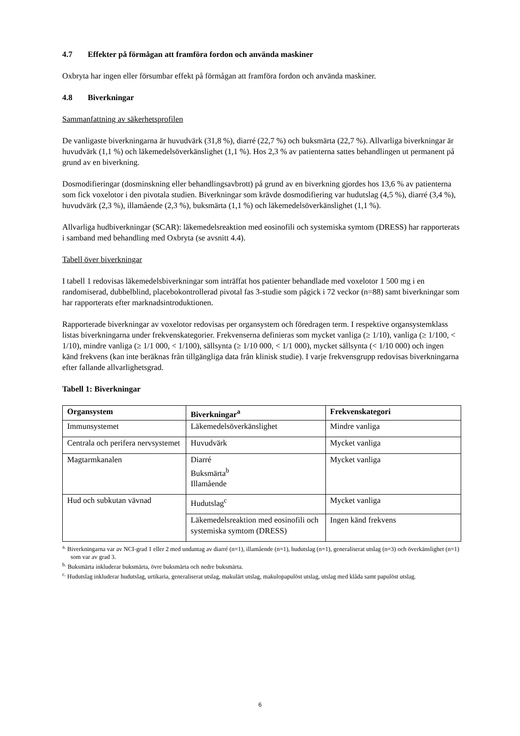4.7 Effekter på förmågan att framföra fordon och använda maskiner
Oxbryta har ingen eller försumbar effekt på förmågan att framföra fordon och använda maskiner.
4.8 Biverkningar
Sammanfattning av säkerhetsprofilen
De vanligaste biverkningarna är huvudvärk (31,8 %), diarré (22,7 %) och buksmärta (22,7 %). Allvarliga biverkningar är huvudvärk (1,1 %) och läkemedelsöverkänslighet (1,1 %). Hos 2,3 % av patienterna sattes behandlingen ut permanent på grund av en biverkning.
Dosmodifieringar (dosminskning eller behandlingsavbrott) på grund av en biverkning gjordes hos 13,6 % av patienterna som fick voxelotor i den pivotala studien. Biverkningar som krävde dosmodifiering var hudutslag (4,5 %), diarré (3,4 %), huvudvärk (2,3 %), illamående (2,3 %), buksmärta (1,1 %) och läkemedelsöverkänslighet (1,1 %).
Allvarliga hudbiverkningar (SCAR): läkemedelsreaktion med eosinofili och systemiska symtom (DRESS) har rapporterats i samband med behandling med Oxbryta (se avsnitt 4.4).
Tabell över biverkningar
I tabell 1 redovisas läkemedelsbiverkningar som inträffat hos patienter behandlade med voxelotor 1 500 mg i en randomiserad, dubbelblind, placebokontrollerad pivotal fas 3-studie som pågick i 72 veckor (n=88) samt biverkningar som har rapporterats efter marknadsintroduktionen.
Rapporterade biverkningar av voxelotor redovisas per organsystem och föredragen term. I respektive organsystemklass listas biverkningarna under frekvenskategorier. Frekvenserna definieras som mycket vanliga (≥ 1/10), vanliga (≥ 1/100, < 1/10), mindre vanliga (≥ 1/1 000, < 1/100), sällsynta (≥ 1/10 000, < 1/1 000), mycket sällsynta (< 1/10 000) och ingen känd frekvens (kan inte beräknas från tillgängliga data från klinisk studie). I varje frekvensgrupp redovisas biverkningarna efter fallande allvarlighetsgrad.
Tabell 1: Biverkningar
| Organsystem | Biverkningar<sup>a</sup> | Frekvenskategori |
| --- | --- | --- |
| Immunsystemet | Läkemedelsöverkänslighet | Mindre vanliga |
| Centrala och perifera nervsystemet | Huvudvärk | Mycket vanliga |
| Magtarmkanalen | Diarré Buksmärta<sup>b</sup> Illamående | Mycket vanliga |
| Hud och subkutan vävnad | Hudutslag<sup>c</sup> | Mycket vanliga |
| | Läkemedelsreaktion med eosinofili och systemiska symtom (DRESS) | Ingen känd frekvens |
<sup>a.</sup> Biverkningarna var av NCI-grad 1 eller 2 med undantag av diarré (n=1), illamående (n=1), hudutslag (n=1), generaliserat utslag (n=3) och överkänslighet (n=1) som var av grad 3.
<sup>b.</sup> Buksmärta inkluderar buksmärta, övre buksmärta och nedre buksmärta.
<sup>c.</sup> Hudutslag inkluderar hudutslag, urtikaria, generaliserat utslag, makulärt utslag, makulopapulöst utslag, utslag med klåda samt papulöst utslag.
6